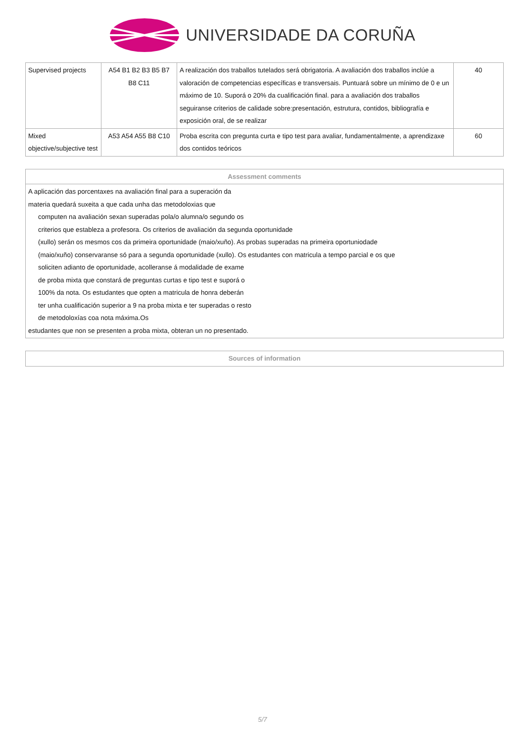UNIVERSIDADE DA CORUÑA
| Supervised projects | A54 B1 B2 B3 B5 B7 B8 C11 | A realización dos traballos tutelados será obrigatoria. A avaliación dos traballos inclúe a valoración de competencias específicas e transversais. Puntuará sobre un mínimo de 0 e un máximo de 10. Suporá o 20% da cualificación final. para a avaliación dos traballos seguiranse criterios de calidade sobre:presentación, estrutura, contidos, bibliografía e exposición oral, de se realizar | 40 |
| Mixed objective/subjective test | A53 A54 A55 B8 C10 | Proba escrita con pregunta curta e tipo test para avaliar, fundamentalmente, a aprendizaxe dos contidos teóricos | 60 |
| Assessment comments |
| --- |
| A aplicación das porcentaxes na avaliación final para a superación da materia quedará suxeita a que cada unha das metodoloxias que computen na avaliación sexan superadas pola/o alumna/o segundo os criterios que estableza a profesora. Os criterios de avaliación da segunda oportunidade (xullo) serán os mesmos cos da primeira oportunidade (maio/xuño). As probas superadas na primeira oportuniodade (maio/xuño) conservaranse só para a segunda oportunidade (xullo). Os estudantes con matricula a tempo parcial e os que soliciten adianto de oportunidade, acolleranse á modalidade de exame de proba mixta que constará de preguntas curtas e tipo test e suporá o 100% da nota. Os estudantes que opten a matricula de honra deberán ter unha cualificación superior a 9 na proba mixta e ter superadas o resto de metodoloxías coa nota máxima.Os estudantes que non se presenten a proba mixta, obteran un no presentado. |
| Sources of information |
| --- |
5/7